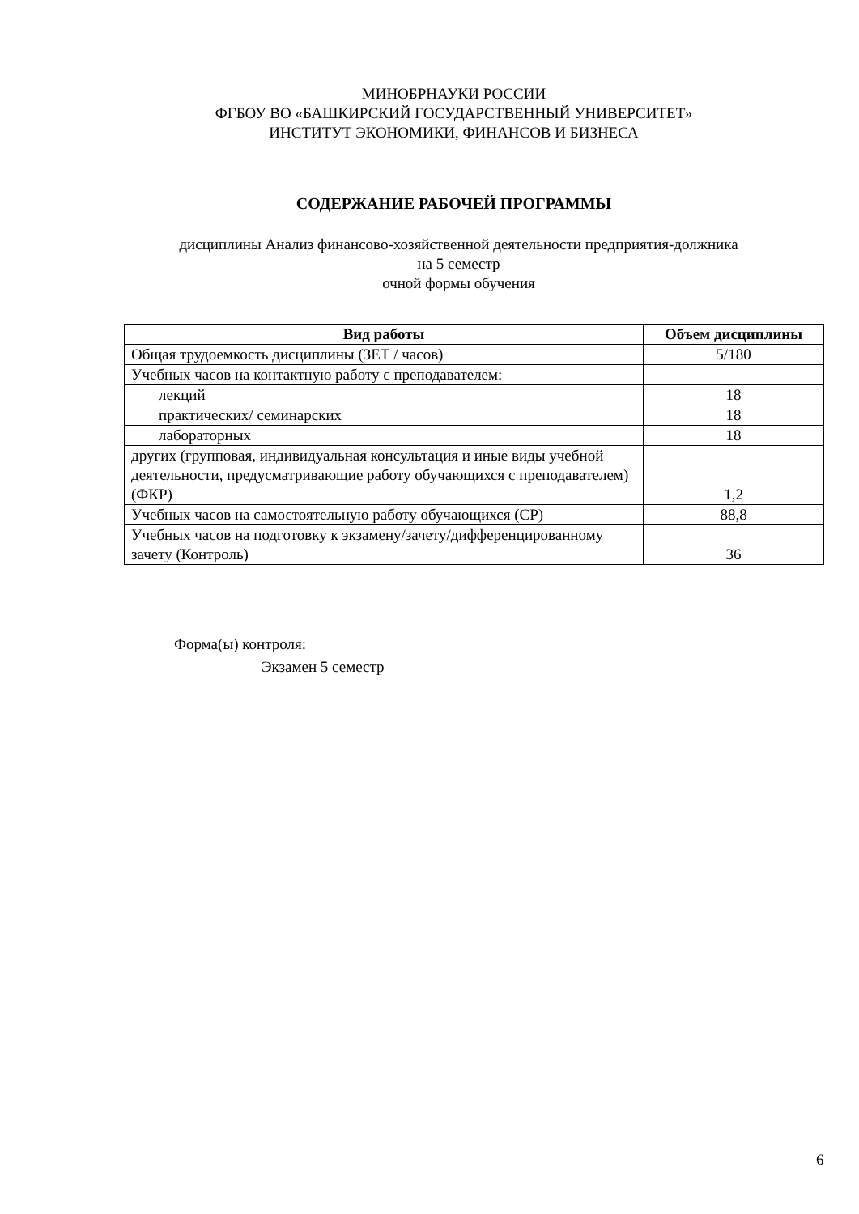МИНОБРНАУКИ РОССИИ
ФГБОУ ВО «БАШКИРСКИЙ ГОСУДАРСТВЕННЫЙ УНИВЕРСИТЕТ»
ИНСТИТУТ ЭКОНОМИКИ, ФИНАНСОВ И БИЗНЕСА
СОДЕРЖАНИЕ РАБОЧЕЙ ПРОГРАММЫ
дисциплины Анализ финансово-хозяйственной деятельности предприятия-должника
на 5 семестр
очной формы обучения
| Вид работы | Объем дисциплины |
| --- | --- |
| Общая трудоемкость дисциплины (ЗЕТ / часов) | 5/180 |
| Учебных часов на контактную работу с преподавателем: | |
| лекций | 18 |
| практических/ семинарских | 18 |
| лабораторных | 18 |
| других (групповая, индивидуальная консультация и иные виды учебной деятельности, предусматривающие работу обучающихся с преподавателем) (ФКР) | 1,2 |
| Учебных часов на самостоятельную работу обучающихся (СР) | 88,8 |
| Учебных часов на подготовку к экзамену/зачету/дифференцированному зачету (Контроль) | 36 |
Форма(ы) контроля:
Экзамен 5 семестр
6